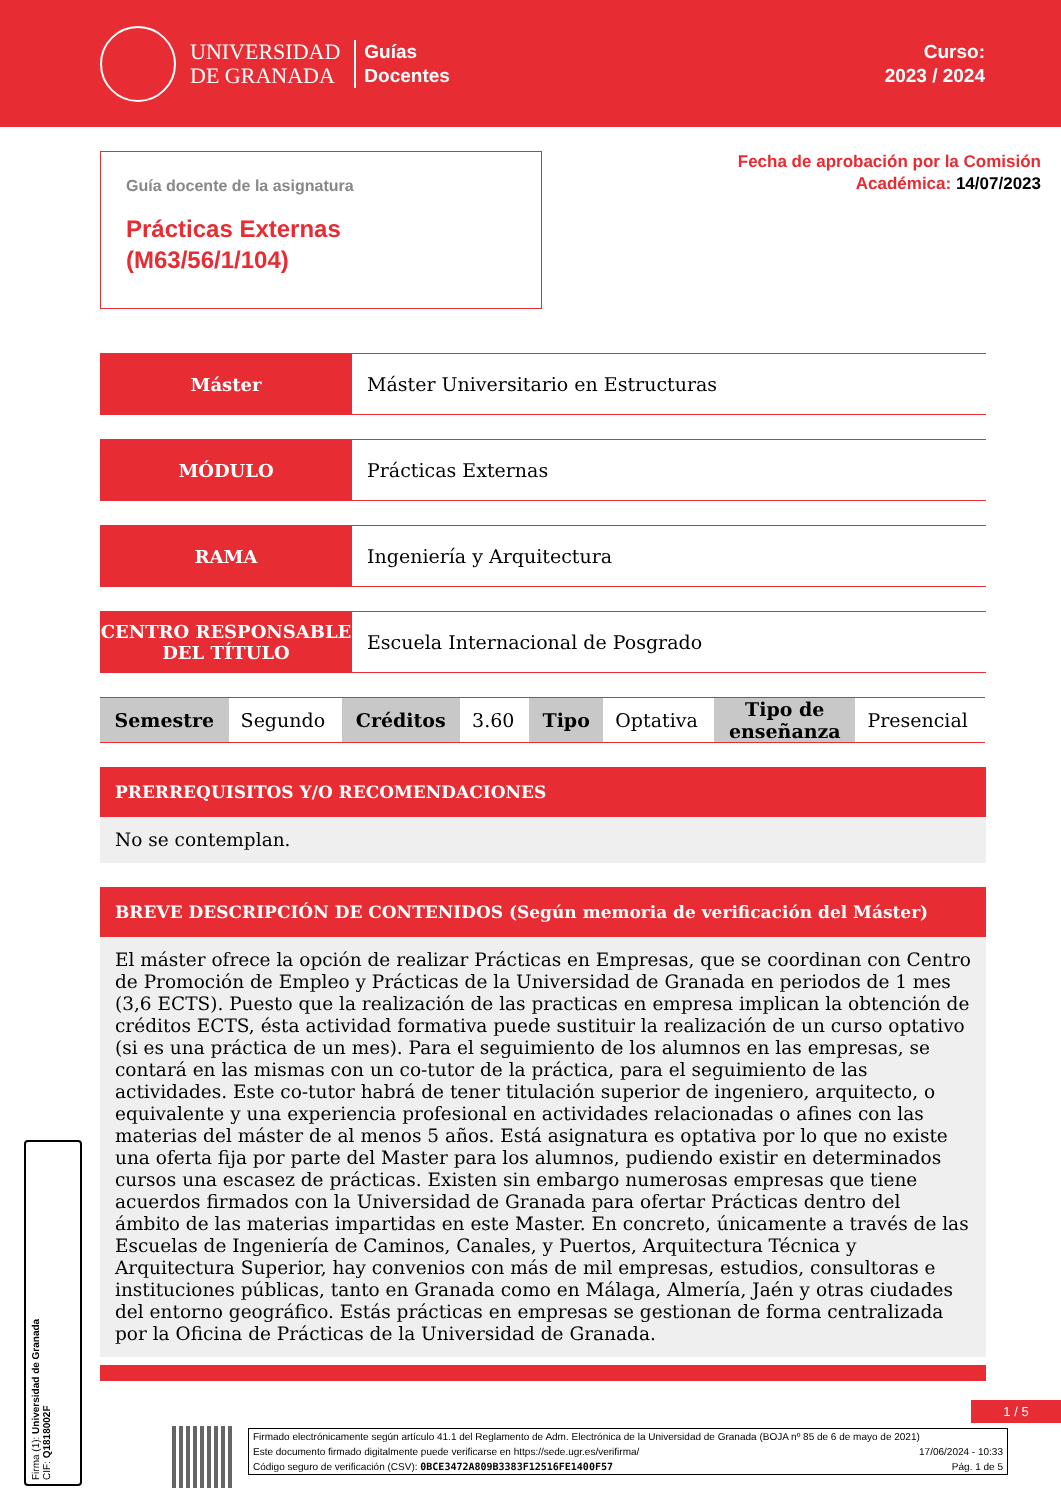UNIVERSIDAD
DE GRANADA
Guías
Docentes
Curso:
2023 / 2024
Guía docente de la asignatura
Prácticas Externas
(M63/56/1/104)
Fecha de aprobación por la Comisión
Académica: 14/07/2023
Máster Máster Universitario en Estructuras
MÓDULO Prácticas Externas
RAMA Ingeniería y Arquitectura
CENTRO RESPONSABLE
DEL TÍTULO
Escuela Internacional de Posgrado
| Semestre | Segundo | Créditos | 3.60 | Tipo | Optativa | Tipo de enseñanza | Presencial |
PRERREQUISITOS Y/O RECOMENDACIONES
No se contemplan.
BREVE DESCRIPCIÓN DE CONTENIDOS (Según memoria de verificación del Máster)
El máster ofrece la opción de realizar Prácticas en Empresas, que se coordinan con Centro de Promoción de Empleo y Prácticas de la Universidad de Granada en periodos de 1 mes (3,6 ECTS). Puesto que la realización de las practicas en empresa implican la obtención de créditos ECTS, ésta actividad formativa puede sustituir la realización de un curso optativo (si es una práctica de un mes). Para el seguimiento de los alumnos en las empresas, se contará en las mismas con un co-tutor de la práctica, para el seguimiento de las actividades. Este co-tutor habrá de tener titulación superior de ingeniero, arquitecto, o equivalente y una experiencia profesional en actividades relacionadas o afines con las materias del máster de al menos 5 años. Está asignatura es optativa por lo que no existe una oferta fija por parte del Master para los alumnos, pudiendo existir en determinados cursos una escasez de prácticas. Existen sin embargo numerosas empresas que tiene acuerdos firmados con la Universidad de Granada para ofertar Prácticas dentro del ámbito de las materias impartidas en este Master. En concreto, únicamente a través de las Escuelas de Ingeniería de Caminos, Canales, y Puertos, Arquitectura Técnica y Arquitectura Superior, hay convenios con más de mil empresas, estudios, consultoras e instituciones públicas, tanto en Granada como en Málaga, Almería, Jaén y otras ciudades del entorno geográfico. Estás prácticas en empresas se gestionan de forma centralizada por la Oficina de Prácticas de la Universidad de Granada.
1 / 5
Firmado electrónicamente según artículo 41.1 del Reglamento de Adm. Electrónica de la Universidad de Granada (BOJA nº 85 de 6 de mayo de 2021)
Este documento firmado digitalmente puede verificarse en https://sede.ugr.es/verifirma/ 17/06/2024 - 10:33
Código seguro de verificación (CSV): 0BCE3472A809B3383F12516FE1400F57 Pág. 1 de 5
Firma (1): Universidad de Granada
CIF: Q1818002F